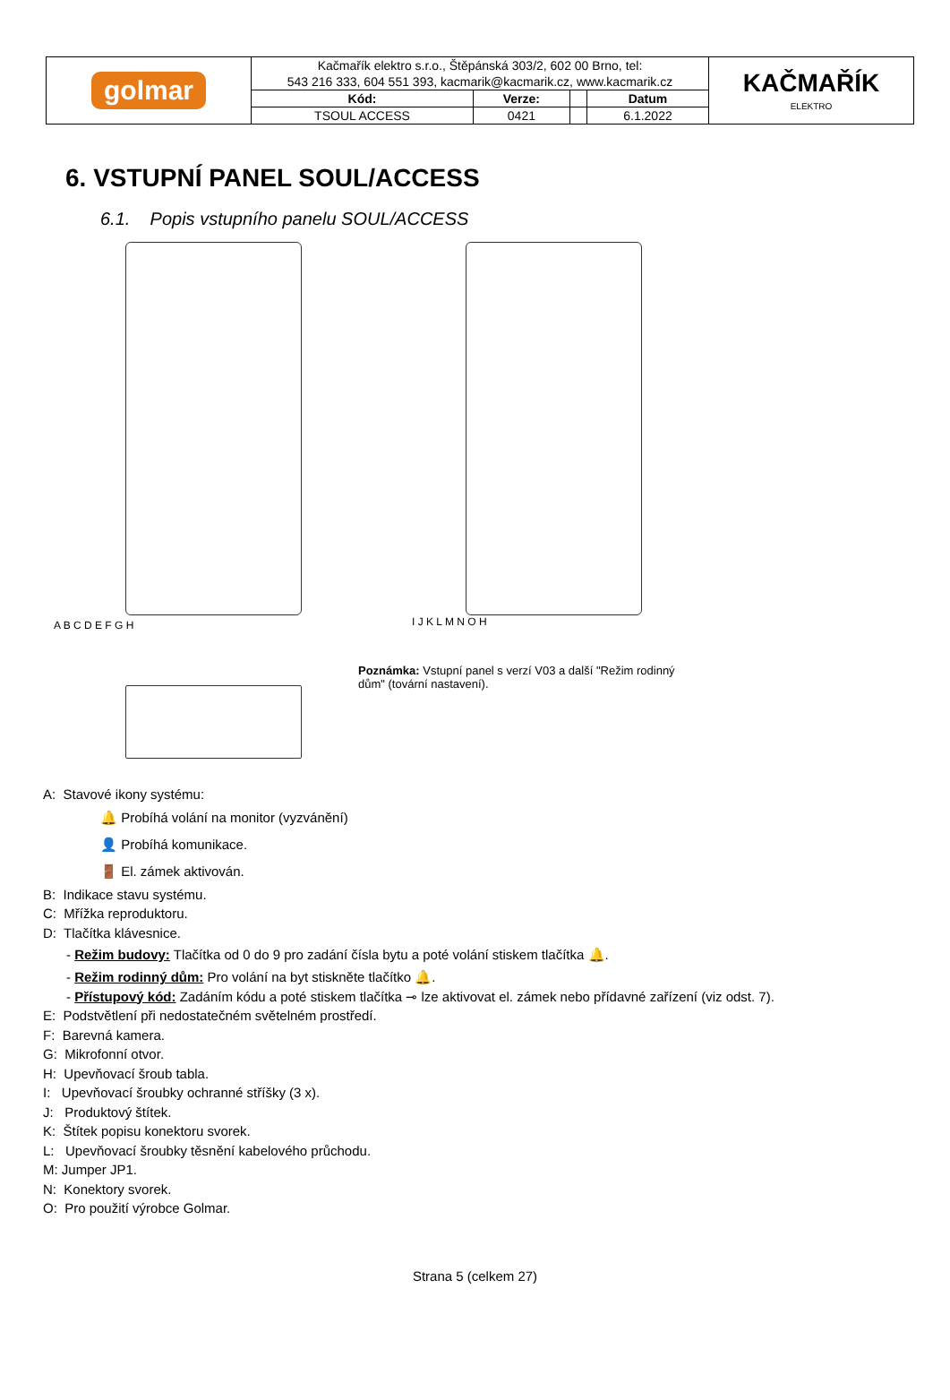| golmar | Kačmařík elektro s.r.o., Štěpánská 303/2, 602 00 Brno, tel: | | | | KAČMAŘÍK ELEKTRO |
| | 543 216 333, 604 551 393, kacmarik@kacmarik.cz, www.kacmarik.cz | | | | |
| | Kód: | Verze: | | Datum | |
| | TSOUL ACCESS | 0421 | | 6.1.2022 | |
6. VSTUPNÍ PANEL SOUL/ACCESS
6.1. Popis vstupního panelu SOUL/ACCESS
A B C D E F G H
I J K L M N O H
Poznámka: Vstupní panel s verzí V03 a další "Režim rodinný
dům" (tovární nastavení).
A: Stavové ikony systému:
🔔 Probíhá volání na monitor (vyzvánění)
👤 Probíhá komunikace.
🚪 El. zámek aktivován.
B: Indikace stavu systému.
C: Mřížka reproduktoru.
D: Tlačítka klávesnice.
- Režim budovy: Tlačítka od 0 do 9 pro zadání čísla bytu a poté volání stiskem tlačítka 🔔.
- Režim rodinný dům: Pro volání na byt stiskněte tlačítko 🔔.
- Přístupový kód: Zadáním kódu a poté stiskem tlačítka ⊸ lze aktivovat el. zámek nebo přídavné zařízení (viz odst. 7).
E: Podstvětlení při nedostatečném světelném prostředí.
F: Barevná kamera.
G: Mikrofonní otvor.
H: Upevňovací šroub tabla.
I: Upevňovací šroubky ochranné stříšky (3 x).
J: Produktový štítek.
K: Štítek popisu konektoru svorek.
L: Upevňovací šroubky těsnění kabelového průchodu.
M: Jumper JP1.
N: Konektory svorek.
O: Pro použití výrobce Golmar.
Strana 5 (celkem 27)